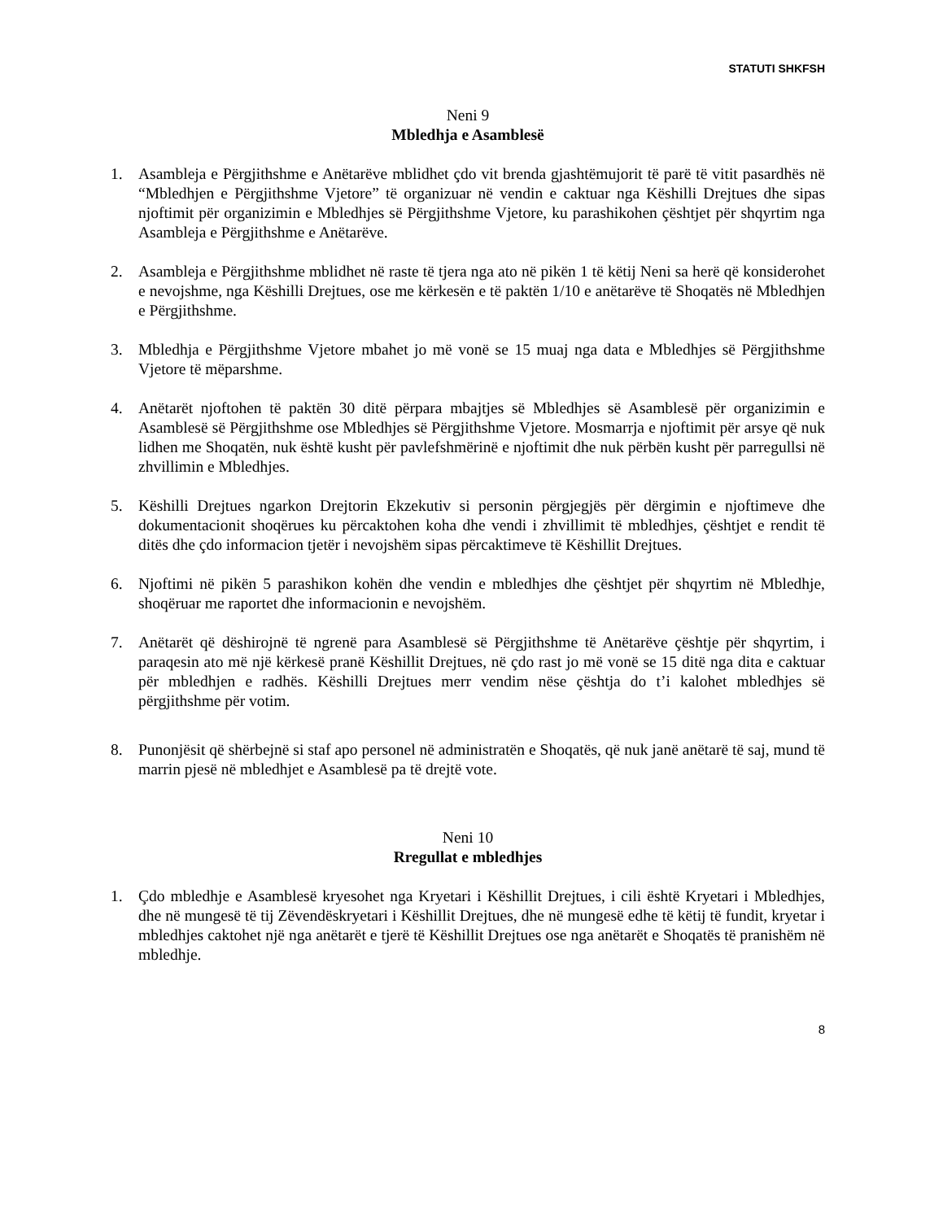STATUTI SHKFSH
Neni 9
Mbledhja e Asamblesë
1. Asambleja e Përgjithshme e Anëtarëve mblidhet çdo vit brenda gjashtëmujorit të parë të vitit pasardhës në “Mbledhjen e Përgjithshme Vjetore” të organizuar në vendin e caktuar nga Këshilli Drejtues dhe sipas njoftimit për organizimin e Mbledhjes së Përgjithshme Vjetore, ku parashikohen çështjet për shqyrtim nga Asambleja e Përgjithshme e Anëtarëve.
2. Asambleja e Përgjithshme mblidhet në raste të tjera nga ato në pikën 1 të këtij Neni sa herë që konsiderohet e nevojshme, nga Këshilli Drejtues, ose me kërkesën e të paktën 1/10 e anëtarëve të Shoqatës në Mbledhjen e Përgjithshme.
3. Mbledhja e Përgjithshme Vjetore mbahet jo më vonë se 15 muaj nga data e Mbledhjes së Përgjithshme Vjetore të mëparshme.
4. Anëtarët njoftohen të paktën 30 ditë përpara mbajtjes së Mbledhjes së Asamblesë për organizimin e Asamblesë së Përgjithshme ose Mbledhjes së Përgjithshme Vjetore. Mosmarrja e njoftimit për arsye që nuk lidhen me Shoqatën, nuk është kusht për pavlefshmërinë e njoftimit dhe nuk përbën kusht për parregullsi në zhvillimin e Mbledhjes.
5. Këshilli Drejtues ngarkon Drejtorin Ekzekutiv si personin përgjegjës për dërgimin e njoftimeve dhe dokumentacionit shoqërues ku përcaktohen koha dhe vendi i zhvillimit të mbledhjes, çështjet e rendit të ditës dhe çdo informacion tjetër i nevojshëm sipas përcaktimeve të Këshillit Drejtues.
6. Njoftimi në pikën 5 parashikon kohën dhe vendin e mbledhjes dhe çështjet për shqyrtim në Mbledhje, shoqëruar me raportet dhe informacionin e nevojshëm.
7. Anëtarët që dëshirojnë të ngrenë para Asamblesë së Përgjithshme të Anëtarëve çështje për shqyrtim, i paraqesin ato më një kërkesë pranë Këshillit Drejtues, në çdo rast jo më vonë se 15 ditë nga dita e caktuar për mbledhjen e radhës. Këshilli Drejtues merr vendim nëse çështja do t’i kalohet mbledhjes së përgjithshme për votim.
8. Punonjësit që shërbejnë si staf apo personel në administratën e Shoqatës, që nuk janë anëtarë të saj, mund të marrin pjesë në mbledhjet e Asamblesë pa të drejtë vote.
Neni 10
Rregullat e mbledhjes
1. Çdo mbledhje e Asamblesë kryesohet nga Kryetari i Këshillit Drejtues, i cili është Kryetari i Mbledhjes, dhe në mungesë të tij Zëvendëskryetari i Këshillit Drejtues, dhe në mungesë edhe të këtij të fundit, kryetar i mbledhjes caktohet një nga anëtarët e tjerë të Këshillit Drejtues ose nga anëtarët e Shoqatës të pranishëm në mbledhje.
8